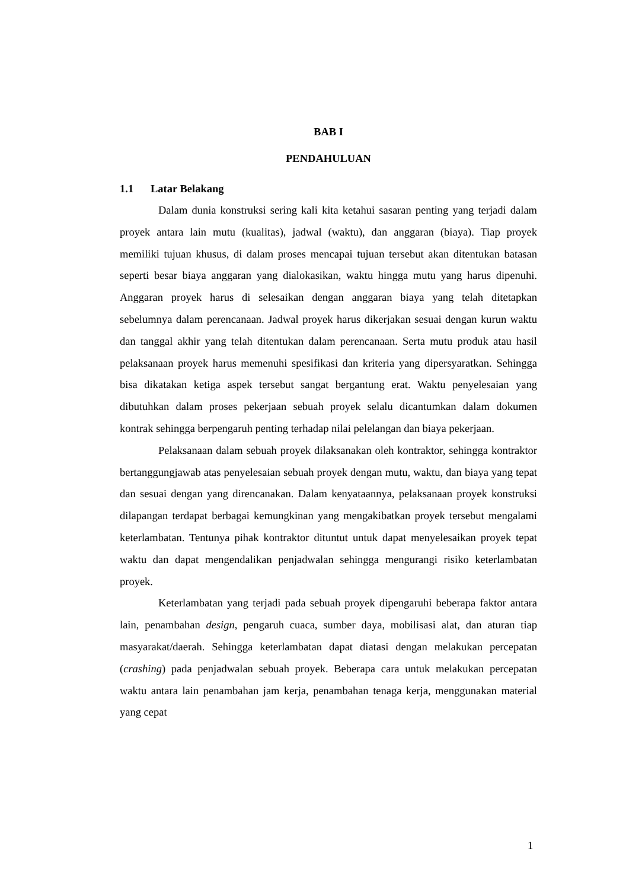BAB I
PENDAHULUAN
1.1 Latar Belakang
Dalam dunia konstruksi sering kali kita ketahui sasaran penting yang terjadi dalam proyek antara lain mutu (kualitas), jadwal (waktu), dan anggaran (biaya). Tiap proyek memiliki tujuan khusus, di dalam proses mencapai tujuan tersebut akan ditentukan batasan seperti besar biaya anggaran yang dialokasikan, waktu hingga mutu yang harus dipenuhi. Anggaran proyek harus di selesaikan dengan anggaran biaya yang telah ditetapkan sebelumnya dalam perencanaan. Jadwal proyek harus dikerjakan sesuai dengan kurun waktu dan tanggal akhir yang telah ditentukan dalam perencanaan. Serta mutu produk atau hasil pelaksanaan proyek harus memenuhi spesifikasi dan kriteria yang dipersyaratkan. Sehingga bisa dikatakan ketiga aspek tersebut sangat bergantung erat. Waktu penyelesaian yang dibutuhkan dalam proses pekerjaan sebuah proyek selalu dicantumkan dalam dokumen kontrak sehingga berpengaruh penting terhadap nilai pelelangan dan biaya pekerjaan.
Pelaksanaan dalam sebuah proyek dilaksanakan oleh kontraktor, sehingga kontraktor bertanggungjawab atas penyelesaian sebuah proyek dengan mutu, waktu, dan biaya yang tepat dan sesuai dengan yang direncanakan. Dalam kenyataannya, pelaksanaan proyek konstruksi dilapangan terdapat berbagai kemungkinan yang mengakibatkan proyek tersebut mengalami keterlambatan. Tentunya pihak kontraktor dituntut untuk dapat menyelesaikan proyek tepat waktu dan dapat mengendalikan penjadwalan sehingga mengurangi risiko keterlambatan proyek.
Keterlambatan yang terjadi pada sebuah proyek dipengaruhi beberapa faktor antara lain, penambahan design, pengaruh cuaca, sumber daya, mobilisasi alat, dan aturan tiap masyarakat/daerah. Sehingga keterlambatan dapat diatasi dengan melakukan percepatan (crashing) pada penjadwalan sebuah proyek. Beberapa cara untuk melakukan percepatan waktu antara lain penambahan jam kerja, penambahan tenaga kerja, menggunakan material yang cepat
1